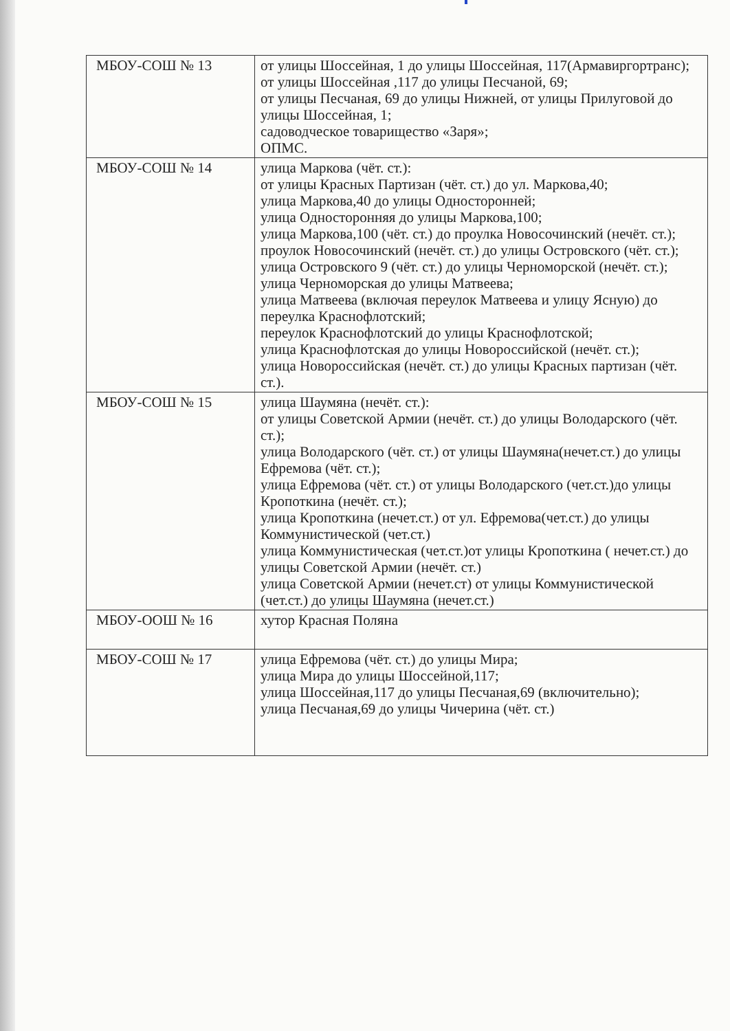| МБОУ-СОШ № 13 | от улицы Шоссейная, 1 до улицы Шоссейная, 117(Армавиргортранс); от улицы Шоссейная ,117 до улицы Песчаной, 69; от улицы Песчаная, 69 до улицы Нижней, от улицы Прилуговой до улицы Шоссейная, 1; садоводческое товарищество «Заря»; ОПМС. |
| МБОУ-СОШ № 14 | улица Маркова (чёт. ст.): от улицы Красных Партизан (чёт. ст.) до ул. Маркова,40; улица Маркова,40 до улицы Односторонней; улица Односторонняя до улицы Маркова,100; улица Маркова,100 (чёт. ст.) до проулка Новосочинский (нечёт. ст.); проулок Новосочинский (нечёт. ст.) до улицы Островского (чёт. ст.); улица Островского 9 (чёт. ст.) до улицы Черноморской (нечёт. ст.); улица Черноморская до улицы Матвеева; улица Матвеева (включая переулок Матвеева и улицу Ясную) до переулка Краснофлотский; переулок Краснофлотский до улицы Краснофлотской; улица Краснофлотская до улицы Новороссийской (нечёт. ст.); улица Новороссийская (нечёт. ст.) до улицы Красных партизан (чёт. ст.). |
| МБОУ-СОШ № 15 | улица Шаумяна (нечёт. ст.): от улицы Советской Армии (нечёт. ст.) до улицы Володарского (чёт. ст.); улица Володарского (чёт. ст.) от улицы Шаумяна(нечет.ст.) до улицы Ефремова (чёт. ст.); улица Ефремова (чёт. ст.) от улицы Володарского (чет.ст.)до улицы Кропоткина (нечёт. ст.); улица Кропоткина (нечет.ст.) от ул. Ефремова(чет.ст.) до улицы Коммунистической (чет.ст.) улица Коммунистическая (чет.ст.)от улицы Кропоткина ( нечет.ст.) до улицы Советской Армии (нечёт. ст.) улица Советской Армии (нечет.ст) от улицы Коммунистической (чет.ст.) до улицы Шаумяна (нечет.ст.) |
| МБОУ-ООШ № 16 | хутор Красная Поляна |
| МБОУ-СОШ № 17 | улица Ефремова (чёт. ст.) до улицы Мира; улица Мира до улицы Шоссейной,117; улица Шоссейная,117 до улицы Песчаная,69 (включительно); улица Песчаная,69 до улицы Чичерина (чёт. ст.) |